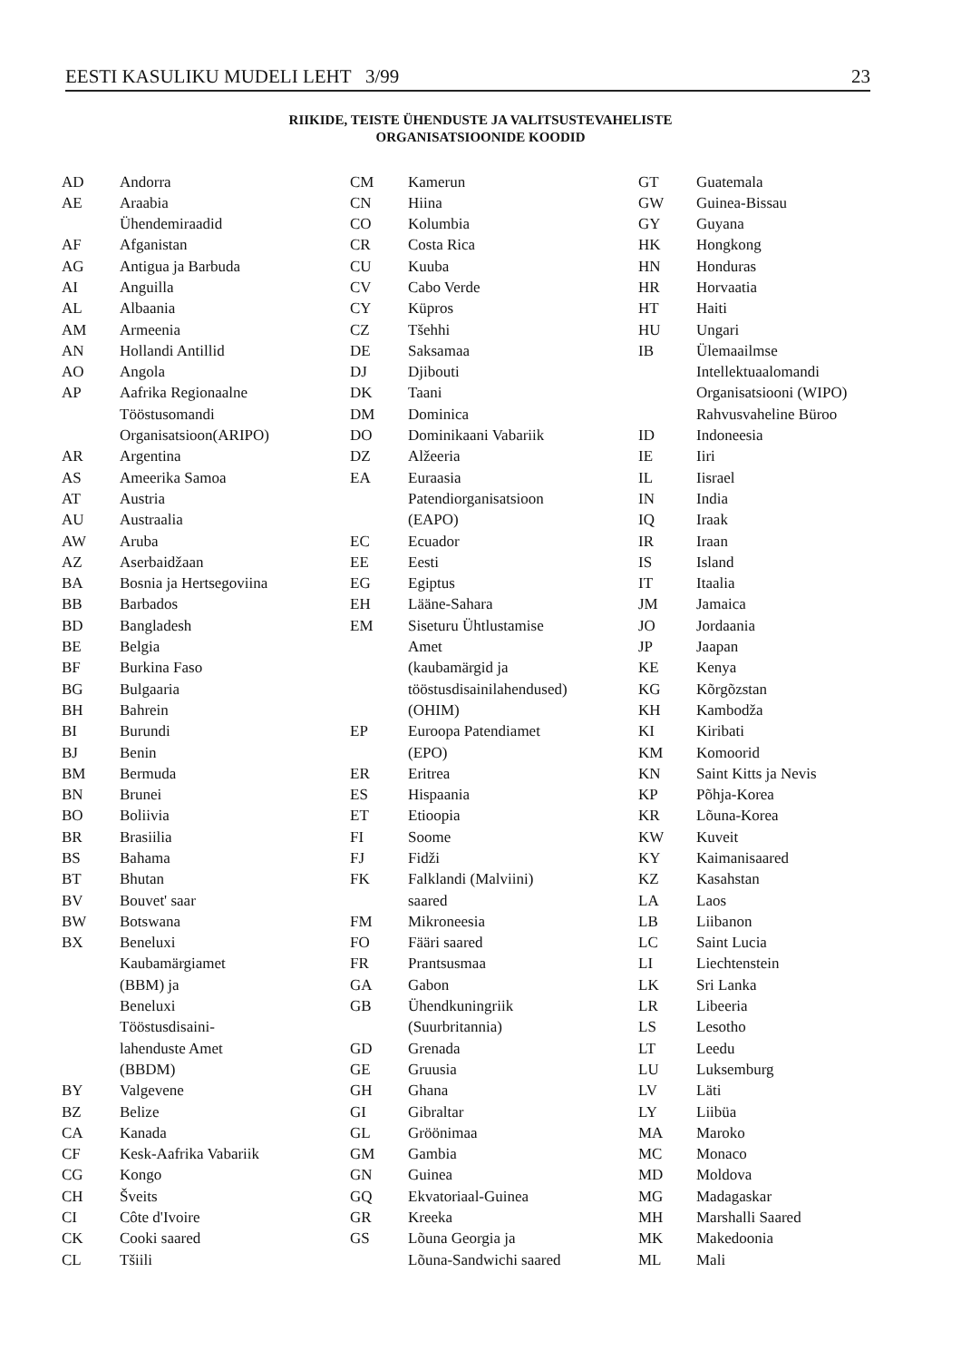EESTI KASULIKU MUDELI LEHT 3/99 23
RIIKIDE, TEISTE ÜHENDUSTE JA VALITSUSTEVAHELISTE
ORGANISATSIOONIDE KOODID
| AD | Andorra |
| AE | Araabia Ühendemiraadid |
| AF | Afganistan |
| AG | Antigua ja Barbuda |
| AI | Anguilla |
| AL | Albaania |
| AM | Armeenia |
| AN | Hollandi Antillid |
| AO | Angola |
| AP | Aafrika Regionaalne Tööstusomandi Organisatsioon(ARIPO) |
| AR | Argentina |
| AS | Ameerika Samoa |
| AT | Austria |
| AU | Austraalia |
| AW | Aruba |
| AZ | Aserbaidžaan |
| BA | Bosnia ja Hertsegoviina |
| BB | Barbados |
| BD | Bangladesh |
| BE | Belgia |
| BF | Burkina Faso |
| BG | Bulgaaria |
| BH | Bahrein |
| BI | Burundi |
| BJ | Benin |
| BM | Bermuda |
| BN | Brunei |
| BO | Boliivia |
| BR | Brasiilia |
| BS | Bahama |
| BT | Bhutan |
| BV | Bouvet' saar |
| BW | Botswana |
| BX | Beneluxi Kaubamärgiamet (BBM) ja Beneluxi Tööstusdisaini- lahenduste Amet (BBDM) |
| BY | Valgevene |
| BZ | Belize |
| CA | Kanada |
| CF | Kesk-Aafrika Vabariik |
| CG | Kongo |
| CH | Šveits |
| CI | Côte d'Ivoire |
| CK | Cooki saared |
| CL | Tšiili |
| CM | Kamerun |
| CN | Hiina |
| CO | Kolumbia |
| CR | Costa Rica |
| CU | Kuuba |
| CV | Cabo Verde |
| CY | Küpros |
| CZ | Tšehhi |
| DE | Saksamaa |
| DJ | Djibouti |
| DK | Taani |
| DM | Dominica |
| DO | Dominikaani Vabariik |
| DZ | Alžeeria |
| EA | Euraasia Patendiorganisatsioon (EAPO) |
| EC | Ecuador |
| EE | Eesti |
| EG | Egiptus |
| EH | Lääne-Sahara |
| EM | Siseturu Ühtlustamise Amet (kaubamärgid ja tööstusdisainilahendused) (OHIM) |
| EP | Euroopa Patendiamet (EPO) |
| ER | Eritrea |
| ES | Hispaania |
| ET | Etioopia |
| FI | Soome |
| FJ | Fidži |
| FK | Falklandi (Malviini) saared |
| FM | Mikroneesia |
| FO | Fääri saared |
| FR | Prantsusmaa |
| GA | Gabon |
| GB | Ühendkuningriik (Suurbritannia) |
| GD | Grenada |
| GE | Gruusia |
| GH | Ghana |
| GI | Gibraltar |
| GL | Gröönimaa |
| GM | Gambia |
| GN | Guinea |
| GQ | Ekvatoriaal-Guinea |
| GR | Kreeka |
| GS | Lõuna Georgia ja Lõuna-Sandwichi saared |
| GT | Guatemala |
| GW | Guinea-Bissau |
| GY | Guyana |
| HK | Hongkong |
| HN | Honduras |
| HR | Horvaatia |
| HT | Haiti |
| HU | Ungari |
| IB | Ülemaailmse Intellektuaalomandi Organisatsiooni (WIPO) Rahvusvaheline Büroo |
| ID | Indoneesia |
| IE | Iiri |
| IL | Iisrael |
| IN | India |
| IQ | Iraak |
| IR | Iraan |
| IS | Island |
| IT | Itaalia |
| JM | Jamaica |
| JO | Jordaania |
| JP | Jaapan |
| KE | Kenya |
| KG | Kõrgõzstan |
| KH | Kambodža |
| KI | Kiribati |
| KM | Komoorid |
| KN | Saint Kitts ja Nevis |
| KP | Põhja-Korea |
| KR | Lõuna-Korea |
| KW | Kuveit |
| KY | Kaimanisaared |
| KZ | Kasahstan |
| LA | Laos |
| LB | Liibanon |
| LC | Saint Lucia |
| LI | Liechtenstein |
| LK | Sri Lanka |
| LR | Libeeria |
| LS | Lesotho |
| LT | Leedu |
| LU | Luksemburg |
| LV | Läti |
| LY | Liibüa |
| MA | Maroko |
| MC | Monaco |
| MD | Moldova |
| MG | Madagaskar |
| MH | Marshalli Saared |
| MK | Makedoonia |
| ML | Mali |